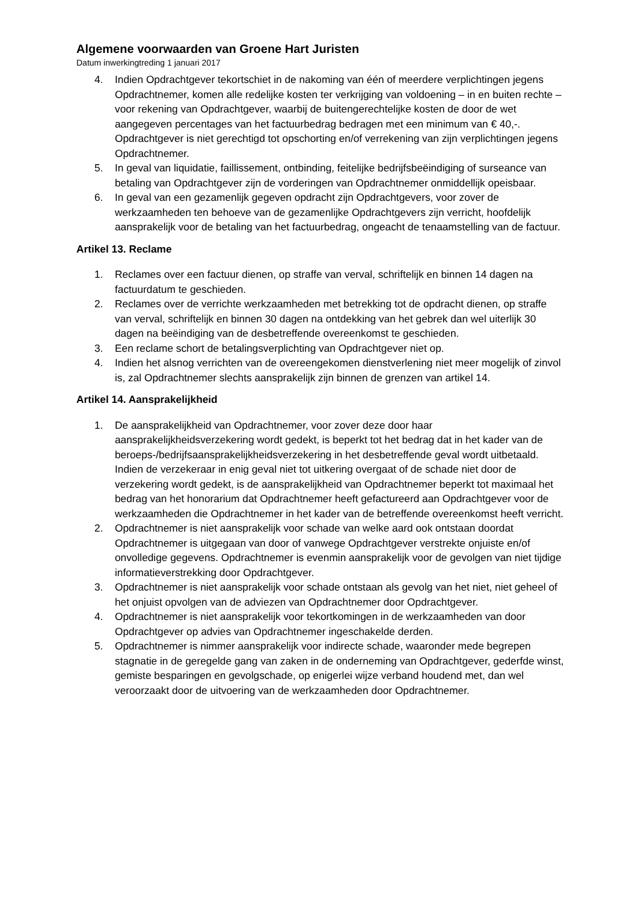Algemene voorwaarden van Groene Hart Juristen
Datum inwerkingtreding 1 januari 2017
4. Indien Opdrachtgever tekortschiet in de nakoming van één of meerdere verplichtingen jegens Opdrachtnemer, komen alle redelijke kosten ter verkrijging van voldoening – in en buiten rechte – voor rekening van Opdrachtgever, waarbij de buitengerechtelijke kosten de door de wet aangegeven percentages van het factuurbedrag bedragen met een minimum van € 40,-. Opdrachtgever is niet gerechtigd tot opschorting en/of verrekening van zijn verplichtingen jegens Opdrachtnemer.
5. In geval van liquidatie, faillissement, ontbinding, feitelijke bedrijfsbeëindiging of surseance van betaling van Opdrachtgever zijn de vorderingen van Opdrachtnemer onmiddellijk opeisbaar.
6. In geval van een gezamenlijk gegeven opdracht zijn Opdrachtgevers, voor zover de werkzaamheden ten behoeve van de gezamenlijke Opdrachtgevers zijn verricht, hoofdelijk aansprakelijk voor de betaling van het factuurbedrag, ongeacht de tenaamstelling van de factuur.
Artikel 13. Reclame
1. Reclames over een factuur dienen, op straffe van verval, schriftelijk en binnen 14 dagen na factuurdatum te geschieden.
2. Reclames over de verrichte werkzaamheden met betrekking tot de opdracht dienen, op straffe van verval, schriftelijk en binnen 30 dagen na ontdekking van het gebrek dan wel uiterlijk 30 dagen na beëindiging van de desbetreffende overeenkomst te geschieden.
3. Een reclame schort de betalingsverplichting van Opdrachtgever niet op.
4. Indien het alsnog verrichten van de overeengekomen dienstverlening niet meer mogelijk of zinvol is, zal Opdrachtnemer slechts aansprakelijk zijn binnen de grenzen van artikel 14.
Artikel 14. Aansprakelijkheid
1. De aansprakelijkheid van Opdrachtnemer, voor zover deze door haar aansprakelijkheidsverzekering wordt gedekt, is beperkt tot het bedrag dat in het kader van de beroeps-/bedrijfsaansprakelijkheidsverzekering in het desbetreffende geval wordt uitbetaald. Indien de verzekeraar in enig geval niet tot uitkering overgaat of de schade niet door de verzekering wordt gedekt, is de aansprakelijkheid van Opdrachtnemer beperkt tot maximaal het bedrag van het honorarium dat Opdrachtnemer heeft gefactureerd aan Opdrachtgever voor de werkzaamheden die Opdrachtnemer in het kader van de betreffende overeenkomst heeft verricht.
2. Opdrachtnemer is niet aansprakelijk voor schade van welke aard ook ontstaan doordat Opdrachtnemer is uitgegaan van door of vanwege Opdrachtgever verstrekte onjuiste en/of onvolledige gegevens. Opdrachtnemer is evenmin aansprakelijk voor de gevolgen van niet tijdige informatieverstrekking door Opdrachtgever.
3. Opdrachtnemer is niet aansprakelijk voor schade ontstaan als gevolg van het niet, niet geheel of het onjuist opvolgen van de adviezen van Opdrachtnemer door Opdrachtgever.
4. Opdrachtnemer is niet aansprakelijk voor tekortkomingen in de werkzaamheden van door Opdrachtgever op advies van Opdrachtnemer ingeschakelde derden.
5. Opdrachtnemer is nimmer aansprakelijk voor indirecte schade, waaronder mede begrepen stagnatie in de geregelde gang van zaken in de onderneming van Opdrachtgever, gederfde winst, gemiste besparingen en gevolgschade, op enigerlei wijze verband houdend met, dan wel veroorzaakt door de uitvoering van de werkzaamheden door Opdrachtnemer.